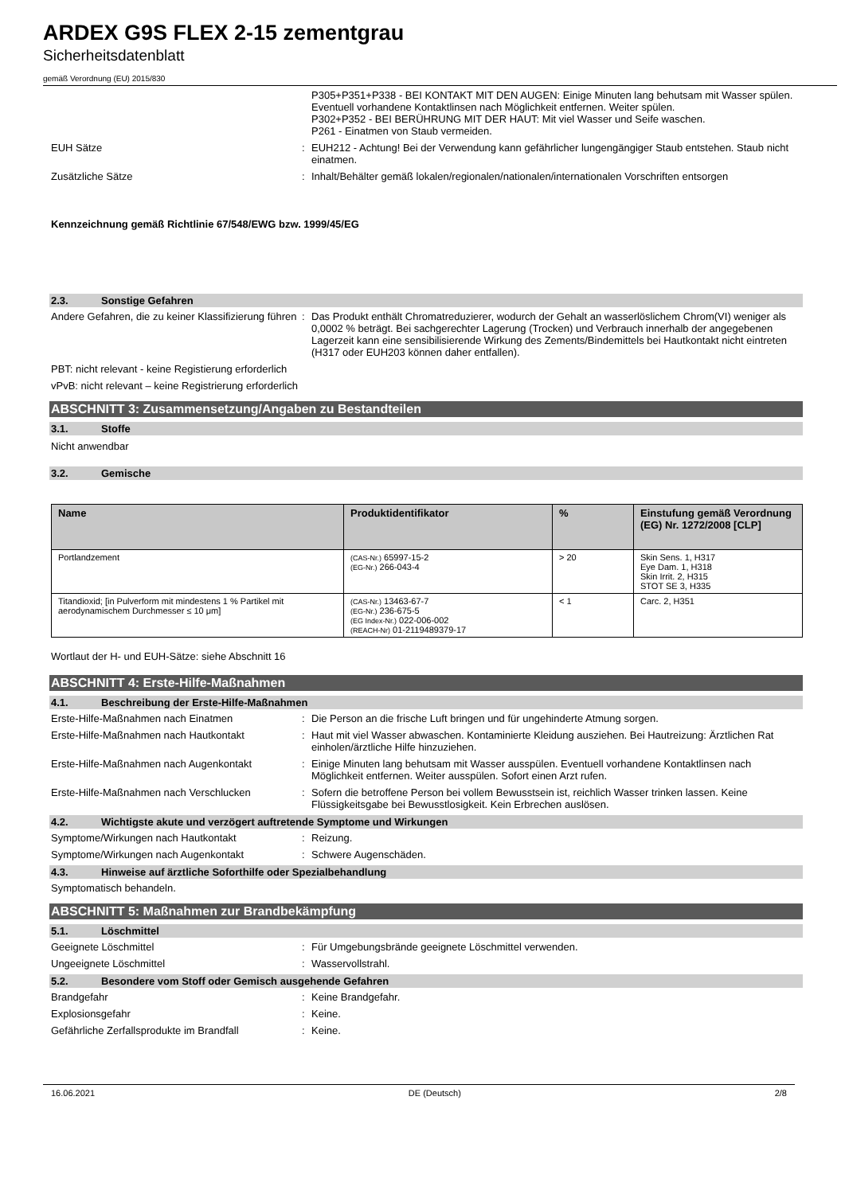ARDEX G9S FLEX 2-15 zementgrau
Sicherheitsdatenblatt
gemäß Verordnung (EU) 2015/830
P305+P351+P338 - BEI KONTAKT MIT DEN AUGEN: Einige Minuten lang behutsam mit Wasser spülen. Eventuell vorhandene Kontaktlinsen nach Möglichkeit entfernen. Weiter spülen.
P302+P352 - BEI BERÜHRUNG MIT DER HAUT: Mit viel Wasser und Seife waschen.
P261 - Einatmen von Staub vermeiden.
EUH Sätze :
EUH212 - Achtung! Bei der Verwendung kann gefährlicher lungengängiger Staub entstehen. Staub nicht einatmen.
Zusätzliche Sätze :
Inhalt/Behälter gemäß lokalen/regionalen/nationalen/internationalen Vorschriften entsorgen
Kennzeichnung gemäß Richtlinie 67/548/EWG bzw. 1999/45/EG
2.3. Sonstige Gefahren
Andere Gefahren, die zu keiner Klassifizierung führen
:
Das Produkt enthält Chromatreduzierer, wodurch der Gehalt an wasserlöslichem Chrom(VI) weniger als 0,0002 % beträgt. Bei sachgerechter Lagerung (Trocken) und Verbrauch innerhalb der angegebenen Lagerzeit kann eine sensibilisierende Wirkung des Zements/Bindemittels bei Hautkontakt nicht eintreten (H317 oder EUH203 können daher entfallen).
PBT: nicht relevant - keine Registierung erforderlich
vPvB: nicht relevant – keine Registrierung erforderlich
ABSCHNITT 3: Zusammensetzung/Angaben zu Bestandteilen
3.1. Stoffe
Nicht anwendbar
3.2. Gemische
| Name | Produktidentifikator | % | Einstufung gemäß Verordnung (EG) Nr. 1272/2008 [CLP] |
| --- | --- | --- | --- |
| Portlandzement | (CAS-Nr.) 65997-15-2 (EG-Nr.) 266-043-4 | > 20 | Skin Sens. 1, H317 Eye Dam. 1, H318 Skin Irrit. 2, H315 STOT SE 3, H335 |
| Titandioxid; [in Pulverform mit mindestens 1 % Partikel mit aerodynamischem Durchmesser ≤ 10 μm] | (CAS-Nr.) 13463-67-7 (EG-Nr.) 236-675-5 (EG Index-Nr.) 022-006-002 (REACH-Nr) 01-2119489379-17 | < 1 | Carc. 2, H351 |
Wortlaut der H- und EUH-Sätze: siehe Abschnitt 16
ABSCHNITT 4: Erste-Hilfe-Maßnahmen
4.1. Beschreibung der Erste-Hilfe-Maßnahmen
Erste-Hilfe-Maßnahmen nach Einatmen :
Die Person an die frische Luft bringen und für ungehinderte Atmung sorgen.
Erste-Hilfe-Maßnahmen nach Hautkontakt :
Haut mit viel Wasser abwaschen. Kontaminierte Kleidung ausziehen. Bei Hautreizung: Ärztlichen Rat einholen/ärztliche Hilfe hinzuziehen.
Erste-Hilfe-Maßnahmen nach Augenkontakt :
Einige Minuten lang behutsam mit Wasser ausspülen. Eventuell vorhandene Kontaktlinsen nach Möglichkeit entfernen. Weiter ausspülen. Sofort einen Arzt rufen.
Erste-Hilfe-Maßnahmen nach Verschlucken :
Sofern die betroffene Person bei vollem Bewusstsein ist, reichlich Wasser trinken lassen. Keine Flüssigkeitsgabe bei Bewusstlosigkeit. Kein Erbrechen auslösen.
4.2. Wichtigste akute und verzögert auftretende Symptome und Wirkungen
Symptome/Wirkungen nach Hautkontakt :
Reizung.
Symptome/Wirkungen nach Augenkontakt :
Schwere Augenschäden.
4.3. Hinweise auf ärztliche Soforthilfe oder Spezialbehandlung
Symptomatisch behandeln.
ABSCHNITT 5: Maßnahmen zur Brandbekämpfung
5.1. Löschmittel
Geeignete Löschmittel :
Für Umgebungsbrände geeignete Löschmittel verwenden.
Ungeeignete Löschmittel :
Wasservollstrahl.
5.2. Besondere vom Stoff oder Gemisch ausgehende Gefahren
Brandgefahr :
Keine Brandgefahr.
Explosionsgefahr :
Keine.
Gefährliche Zerfallsprodukte im Brandfall
:
Keine.
16.06.2021 DE (Deutsch) 2/8